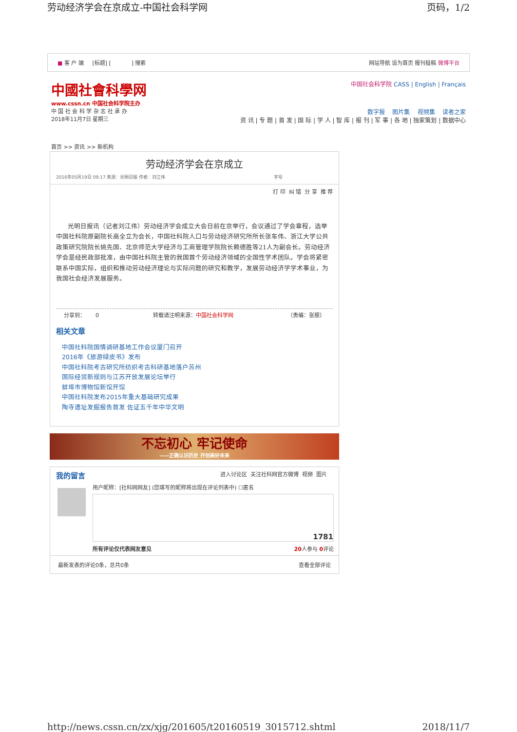劳动经济学会在京成立-中国社会科学网 页码，1/2
■ 客 户 端 [标题] [ ] 搜索 网站导航 设为首页 报刊投稿 微博平台
中國社會科學网
www.cssn.cn 中国社会科学院主办
中 国 社 会 科 学 杂 志 社 承 办
2018年11月7日 星期三
中国社会科学院 CASS | English | Français
数字报 图片集 视频集 读者之家
资 讯 | 专 题 | 首 发 | 国 际 | 学 人 | 智 库 | 报 刊 | 军 事 | 各 地 | 独家策划 | 数据中心
首页 >> 资讯 >> 新机构
劳动经济学会在京成立
2016年05月19日 09:17 来源：光明日报 作者：刘江伟 字号
打 印 纠 错 分 享 推 荐
光明日报讯（记者刘江伟）劳动经济学会成立大会日前在京举行，会议通过了学会章程，选举中国社科院原副院长高全立为会长，中国社科院人口与劳动经济研究所所长张车伟、浙江大学公共政策研究院院长姚先国、北京师范大学经济与工商管理学院院长赖德胜等21人为副会长。劳动经济学会是经民政部批准，由中国社科院主管的我国首个劳动经济领域的全国性学术团队。学会将紧密联系中国实际，组织和推动劳动经济理论与实际问题的研究和教学，发展劳动经济学学术事业，为我国社会经济发展服务。
分享到： 0 转载请注明来源：中国社会科学网 （责编：张振）
相关文章
中国社科院国情调研基地工作会议厦门召开
2016年《旅游绿皮书》发布
中国社科院考古研究所纺织考古科研基地落户苏州
国际经贸新规则与江苏开放发展论坛举行
蚌埠市博物馆新馆开馆
中国社科院发布2015年重大基础研究成果
陶寺遗址发掘报告首发 佐证五千年中华文明
不忘初心 牢记使命
——正确认识历史 开创美好未来
我的留言 进入讨论区 关注社科网官方微博 视频 图片
用户昵称：[社科网网友] (您填写的昵称将出现在评论列表中) ☐匿名
1781
所有评论仅代表网友意见 20人参与 0评论
最新发表的评论0条，总共0条 查看全部评论
http://news.cssn.cn/zx/xjg/201605/t20160519_3015712.shtml 2018/11/7